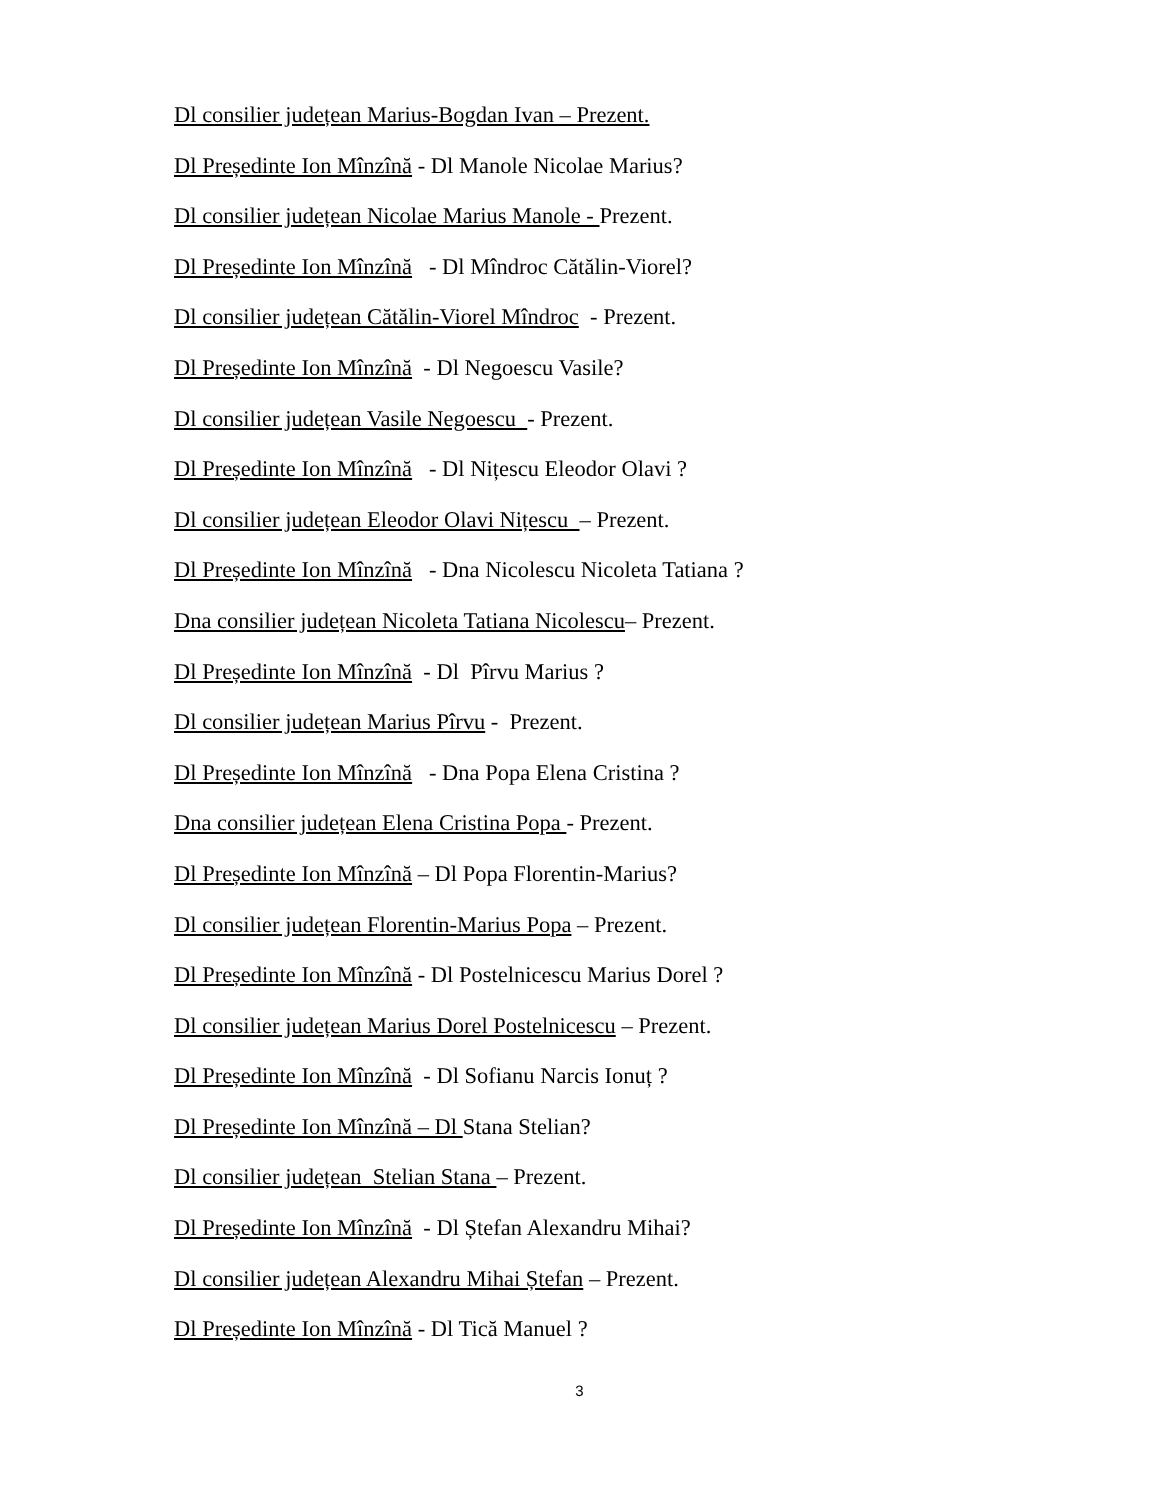Dl consilier județean Marius-Bogdan Ivan – Prezent.
Dl Președinte Ion Mînzînă - Dl Manole Nicolae Marius?
Dl consilier județean Nicolae Marius Manole - Prezent.
Dl Președinte Ion Mînzînă - Dl Mîndroc Cătălin-Viorel?
Dl consilier județean Cătălin-Viorel Mîndroc - Prezent.
Dl Președinte Ion Mînzînă - Dl Negoescu Vasile?
Dl consilier județean Vasile Negoescu - Prezent.
Dl Președinte Ion Mînzînă - Dl Nițescu Eleodor Olavi ?
Dl consilier județean Eleodor Olavi Nițescu – Prezent.
Dl Președinte Ion Mînzînă - Dna Nicolescu Nicoleta Tatiana ?
Dna consilier județean Nicoleta Tatiana Nicolescu– Prezent.
Dl Președinte Ion Mînzînă - Dl Pîrvu Marius ?
Dl consilier județean Marius Pîrvu - Prezent.
Dl Președinte Ion Mînzînă - Dna Popa Elena Cristina ?
Dna consilier județean Elena Cristina Popa - Prezent.
Dl Președinte Ion Mînzînă – Dl Popa Florentin-Marius?
Dl consilier județean Florentin-Marius Popa – Prezent.
Dl Președinte Ion Mînzînă - Dl Postelnicescu Marius Dorel ?
Dl consilier județean Marius Dorel Postelnicescu – Prezent.
Dl Președinte Ion Mînzînă - Dl Sofianu Narcis Ionuț ?
Dl Președinte Ion Mînzînă – Dl Stana Stelian?
Dl consilier județean Stelian Stana – Prezent.
Dl Președinte Ion Mînzînă - Dl Ștefan Alexandru Mihai?
Dl consilier județean Alexandru Mihai Ștefan – Prezent.
Dl Președinte Ion Mînzînă - Dl Tică Manuel ?
3